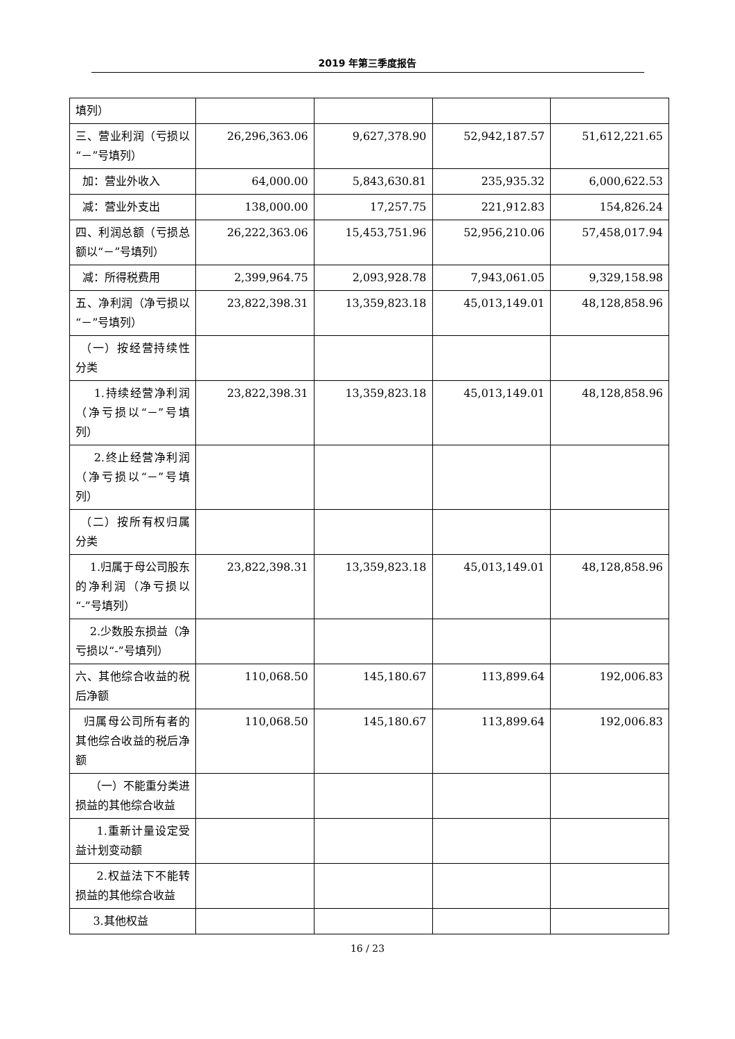2019 年第三季度报告
| 填列） | | | | |
| 三、营业利润（亏损以“－”号填列） | 26,296,363.06 | 9,627,378.90 | 52,942,187.57 | 51,612,221.65 |
| 加：营业外收入 | 64,000.00 | 5,843,630.81 | 235,935.32 | 6,000,622.53 |
| 减：营业外支出 | 138,000.00 | 17,257.75 | 221,912.83 | 154,826.24 |
| 四、利润总额（亏损总额以“－”号填列） | 26,222,363.06 | 15,453,751.96 | 52,956,210.06 | 57,458,017.94 |
| 减：所得税费用 | 2,399,964.75 | 2,093,928.78 | 7,943,061.05 | 9,329,158.98 |
| 五、净利润（净亏损以“－”号填列） | 23,822,398.31 | 13,359,823.18 | 45,013,149.01 | 48,128,858.96 |
| （一）按经营持续性分类 | | | | |
| 1.持续经营净利润（净亏损以“－”号填列） | 23,822,398.31 | 13,359,823.18 | 45,013,149.01 | 48,128,858.96 |
| 2.终止经营净利润（净亏损以“－”号填列） | | | | |
| （二）按所有权归属分类 | | | | |
| 1.归属于母公司股东的净利润（净亏损以“-”号填列） | 23,822,398.31 | 13,359,823.18 | 45,013,149.01 | 48,128,858.96 |
| 2.少数股东损益（净亏损以“-”号填列） | | | | |
| 六、其他综合收益的税后净额 | 110,068.50 | 145,180.67 | 113,899.64 | 192,006.83 |
| 归属母公司所有者的其他综合收益的税后净额 | 110,068.50 | 145,180.67 | 113,899.64 | 192,006.83 |
| （一）不能重分类进损益的其他综合收益 | | | | |
| 1.重新计量设定受益计划变动额 | | | | |
| 2.权益法下不能转损益的其他综合收益 | | | | |
| 3.其他权益 | | | | |
16 / 23